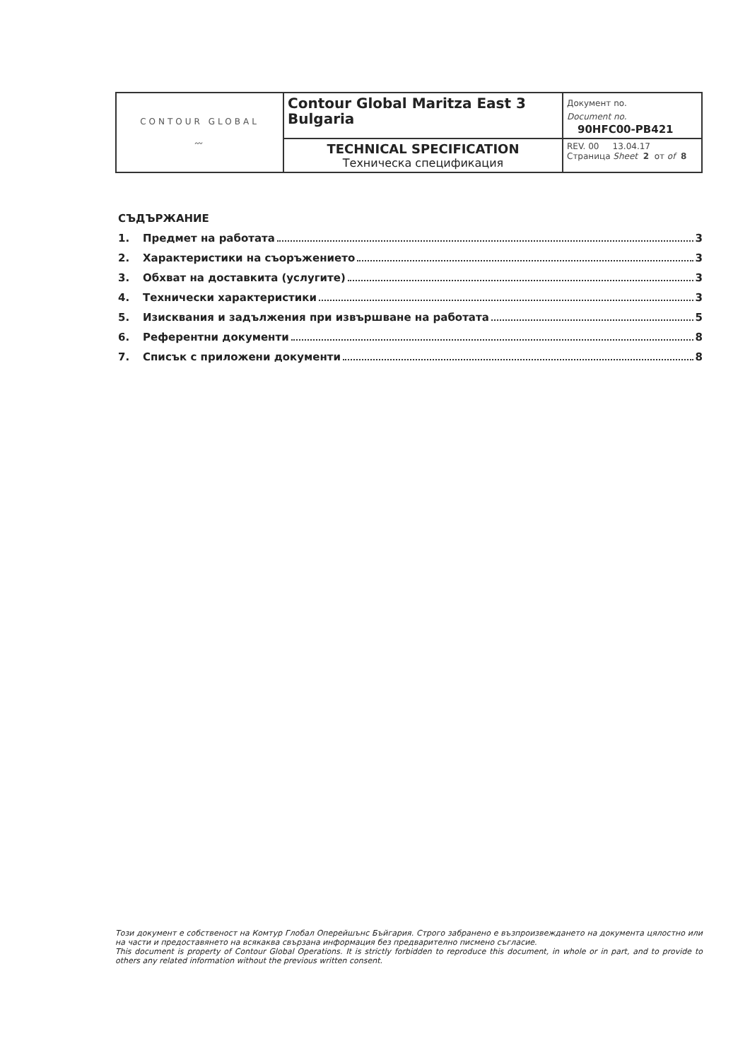| CONTOUR GLOBAL 〰 | Contour Global Maritza East 3 Bulgaria | Документ no. Document no. 90HFC00-PB421 |
| | TECHNICAL SPECIFICATION Техническа спецификация | REV. 00 13.04.17 Страница Sheet 2 от of 8 |
СЪДЪРЖАНИЕ
1. Предмет на работата 3
2. Характеристики на съоръжението 3
3. Обхват на доставкита (услугите) 3
4. Технически характеристики 3
5. Изисквания и задължения при извършване на работата 5
6. Референтни документи 8
7. Списък с приложени документи 8
Този документ е собственост на Комтур Глобал Оперейшънс Бъйгария. Строго забранено е възпроизвеждането на документа цялостно или на части и предоставянето на всякаква свързана информация без предварително писмено съгласие.
This document is property of Contour Global Operations. It is strictly forbidden to reproduce this document, in whole or in part, and to provide to others any related information without the previous written consent.